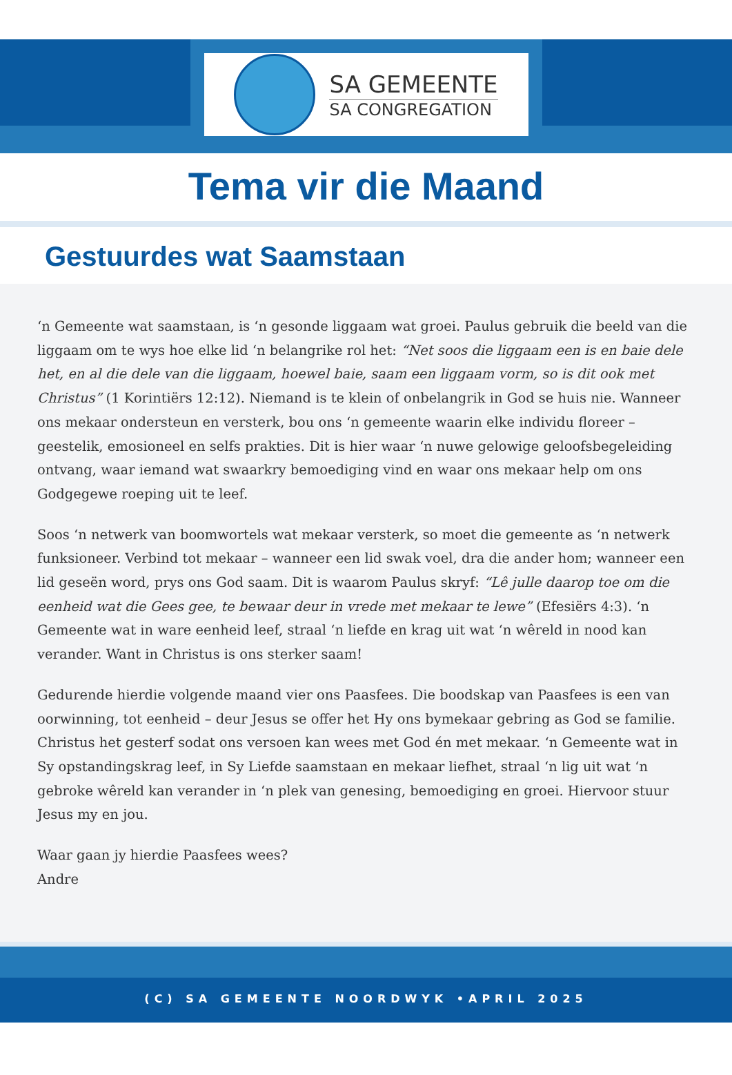SA GEMEENTE
SA CONGREGATION
Tema vir die Maand
Gestuurdes wat Saamstaan
‘n Gemeente wat saamstaan, is ‘n gesonde liggaam wat groei. Paulus gebruik die beeld van die liggaam om te wys hoe elke lid ‘n belangrike rol het: “Net soos die liggaam een is en baie dele het, en al die dele van die liggaam, hoewel baie, saam een liggaam vorm, so is dit ook met Christus” (1 Korintiërs 12:12). Niemand is te klein of onbelangrik in God se huis nie. Wanneer ons mekaar ondersteun en versterk, bou ons ‘n gemeente waarin elke individu floreer – geestelik, emosioneel en selfs prakties. Dit is hier waar ‘n nuwe gelowige geloofsbegeleiding ontvang, waar iemand wat swaarkry bemoediging vind en waar ons mekaar help om ons Godgegewe roeping uit te leef.
Soos ‘n netwerk van boomwortels wat mekaar versterk, so moet die gemeente as ‘n netwerk funksioneer. Verbind tot mekaar – wanneer een lid swak voel, dra die ander hom; wanneer een lid geseën word, prys ons God saam. Dit is waarom Paulus skryf: “Lê julle daarop toe om die eenheid wat die Gees gee, te bewaar deur in vrede met mekaar te lewe” (Efesiërs 4:3). ‘n Gemeente wat in ware eenheid leef, straal ‘n liefde en krag uit wat ‘n wêreld in nood kan verander. Want in Christus is ons sterker saam!
Gedurende hierdie volgende maand vier ons Paasfees. Die boodskap van Paasfees is een van oorwinning, tot eenheid – deur Jesus se offer het Hy ons bymekaar gebring as God se familie. Christus het gesterf sodat ons versoen kan wees met God én met mekaar. ‘n Gemeente wat in Sy opstandingskrag leef, in Sy Liefde saamstaan en mekaar liefhet, straal ‘n lig uit wat ‘n gebroke wêreld kan verander in ‘n plek van genesing, bemoediging en groei. Hiervoor stuur Jesus my en jou.
Waar gaan jy hierdie Paasfees wees?
Andre
(C) SA GEMEENTE NOORDWYK •APRIL 2025